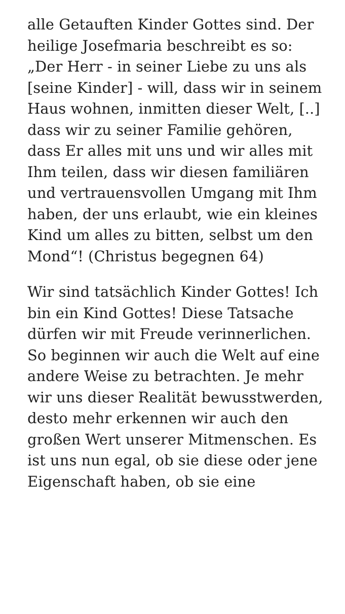alle Getauften Kinder Gottes sind. Der heilige Josefmaria beschreibt es so: „Der Herr - in seiner Liebe zu uns als [seine Kinder] - will, dass wir in seinem Haus wohnen, inmitten dieser Welt, [..] dass wir zu seiner Familie gehören, dass Er alles mit uns und wir alles mit Ihm teilen, dass wir diesen familiären und vertrauensvollen Umgang mit Ihm haben, der uns erlaubt, wie ein kleines Kind um alles zu bitten, selbst um den Mond“! (Christus begegnen 64)
Wir sind tatsächlich Kinder Gottes! Ich bin ein Kind Gottes! Diese Tatsache dürfen wir mit Freude verinnerlichen. So beginnen wir auch die Welt auf eine andere Weise zu betrachten. Je mehr wir uns dieser Realität bewusstwerden, desto mehr erkennen wir auch den großen Wert unserer Mitmenschen. Es ist uns nun egal, ob sie diese oder jene Eigenschaft haben, ob sie eine